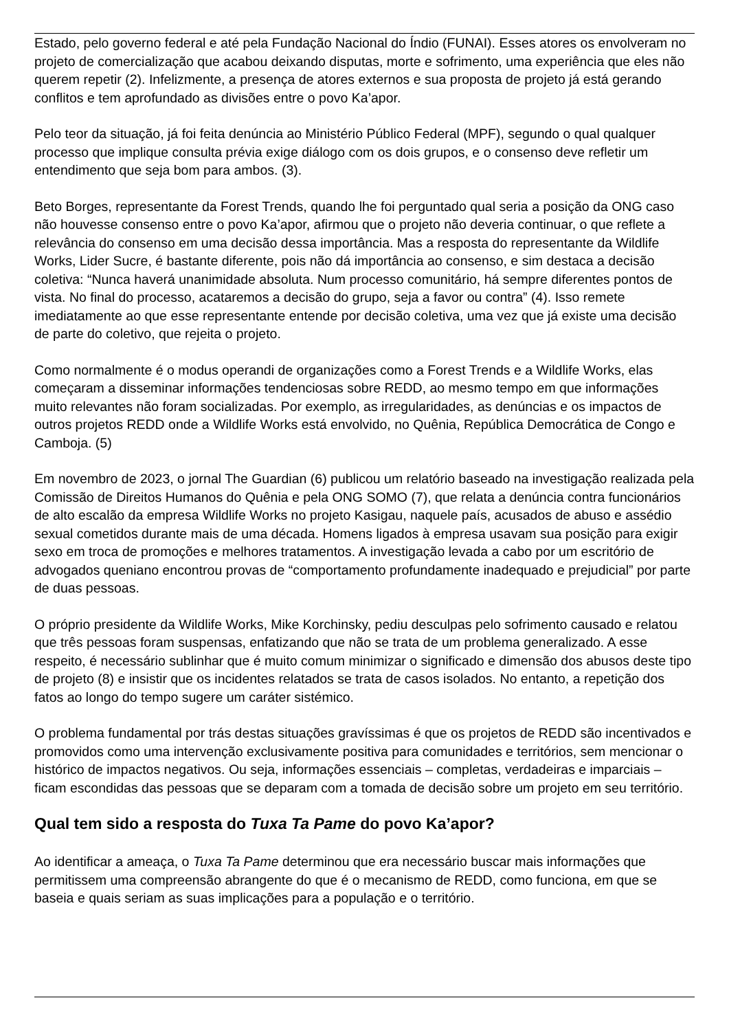Estado, pelo governo federal e até pela Fundação Nacional do Índio (FUNAI). Esses atores os envolveram no projeto de comercialização que acabou deixando disputas, morte e sofrimento, uma experiência que eles não querem repetir (2). Infelizmente, a presença de atores externos e sua proposta de projeto já está gerando conflitos e tem aprofundado as divisões entre o povo Ka’apor.
Pelo teor da situação, já foi feita denúncia ao Ministério Público Federal (MPF), segundo o qual qualquer processo que implique consulta prévia exige diálogo com os dois grupos, e o consenso deve refletir um entendimento que seja bom para ambos. (3).
Beto Borges, representante da Forest Trends, quando lhe foi perguntado qual seria a posição da ONG caso não houvesse consenso entre o povo Ka’apor, afirmou que o projeto não deveria continuar, o que reflete a relevância do consenso em uma decisão dessa importância. Mas a resposta do representante da Wildlife Works, Lider Sucre, é bastante diferente, pois não dá importância ao consenso, e sim destaca a decisão coletiva: “Nunca haverá unanimidade absoluta. Num processo comunitário, há sempre diferentes pontos de vista. No final do processo, acataremos a decisão do grupo, seja a favor ou contra” (4). Isso remete imediatamente ao que esse representante entende por decisão coletiva, uma vez que já existe uma decisão de parte do coletivo, que rejeita o projeto.
Como normalmente é o modus operandi de organizações como a Forest Trends e a Wildlife Works, elas começaram a disseminar informações tendenciosas sobre REDD, ao mesmo tempo em que informações muito relevantes não foram socializadas. Por exemplo, as irregularidades, as denúncias e os impactos de outros projetos REDD onde a Wildlife Works está envolvido, no Quênia, República Democrática de Congo e Camboja. (5)
Em novembro de 2023, o jornal The Guardian (6) publicou um relatório baseado na investigação realizada pela Comissão de Direitos Humanos do Quênia e pela ONG SOMO (7), que relata a denúncia contra funcionários de alto escalão da empresa Wildlife Works no projeto Kasigau, naquele país, acusados de abuso e assédio sexual cometidos durante mais de uma década. Homens ligados à empresa usavam sua posição para exigir sexo em troca de promoções e melhores tratamentos. A investigação levada a cabo por um escritório de advogados queniano encontrou provas de “comportamento profundamente inadequado e prejudicial” por parte de duas pessoas.
O próprio presidente da Wildlife Works, Mike Korchinsky, pediu desculpas pelo sofrimento causado e relatou que três pessoas foram suspensas, enfatizando que não se trata de um problema generalizado. A esse respeito, é necessário sublinhar que é muito comum minimizar o significado e dimensão dos abusos deste tipo de projeto (8) e insistir que os incidentes relatados se trata de casos isolados. No entanto, a repetição dos fatos ao longo do tempo sugere um caráter sistémico.
O problema fundamental por trás destas situações gravíssimas é que os projetos de REDD são incentivados e promovidos como uma intervenção exclusivamente positiva para comunidades e territórios, sem mencionar o histórico de impactos negativos. Ou seja, informações essenciais – completas, verdadeiras e imparciais – ficam escondidas das pessoas que se deparam com a tomada de decisão sobre um projeto em seu território.
Qual tem sido a resposta do Tuxa Ta Pame do povo Ka’apor?
Ao identificar a ameaça, o Tuxa Ta Pame determinou que era necessário buscar mais informações que permitissem uma compreensão abrangente do que é o mecanismo de REDD, como funciona, em que se baseia e quais seriam as suas implicações para a população e o território.